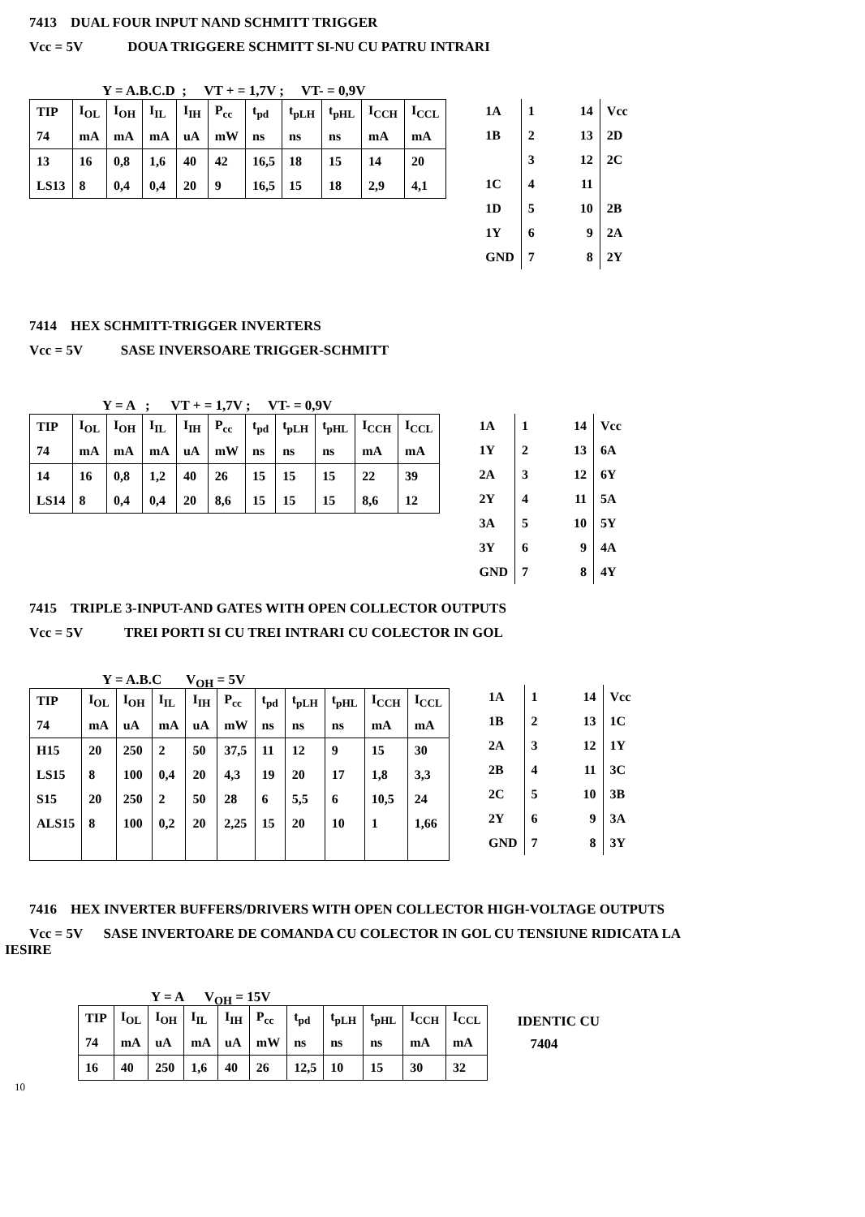7413 DUAL FOUR INPUT NAND SCHMITT TRIGGER
Vcc = 5V DOUA TRIGGERE SCHMITT SI-NU CU PATRU INTRARI
Y = A.B.C.D ; VT + = 1,7V ; VT- = 0,9V
| TIP | I<sub>OL</sub> | I<sub>OH</sub> | I<sub>IL</sub> | I<sub>IH</sub> | P<sub>cc</sub> | t<sub>pd</sub> | t<sub>pLH</sub> | t<sub>pHL</sub> | I<sub>CCH</sub> | I<sub>CCL</sub> |
| --- | --- | --- | --- | --- | --- | --- | --- | --- | --- | --- |
| 74 | mA | mA | mA | uA | mW | ns | ns | ns | mA | mA |
| 13 | 16 | 0,8 | 1,6 | 40 | 42 | 16,5 | 18 | 15 | 14 | 20 |
| LS13 | 8 | 0,4 | 0,4 | 20 | 9 | 16,5 | 15 | 18 | 2,9 | 4,1 |
| 1A | 1 14 | Vcc |
| 1B | 2 13 | 2D |
| | 3 12 | 2C |
| 1C | 4 11 | |
| 1D | 5 10 | 2B |
| 1Y | 6 9 | 2A |
| GND | 7 8 | 2Y |
7414 HEX SCHMITT-TRIGGER INVERTERS
Vcc = 5V SASE INVERSOARE TRIGGER-SCHMITT
Y = A ; VT + = 1,7V ; VT- = 0,9V
| TIP | I<sub>OL</sub> | I<sub>OH</sub> | I<sub>IL</sub> | I<sub>IH</sub> | P<sub>cc</sub> | t<sub>pd</sub> | t<sub>pLH</sub> | t<sub>pHL</sub> | I<sub>CCH</sub> | I<sub>CCL</sub> |
| --- | --- | --- | --- | --- | --- | --- | --- | --- | --- | --- |
| 74 | mA | mA | mA | uA | mW | ns | ns | ns | mA | mA |
| 14 | 16 | 0,8 | 1,2 | 40 | 26 | 15 | 15 | 15 | 22 | 39 |
| LS14 | 8 | 0,4 | 0,4 | 20 | 8,6 | 15 | 15 | 15 | 8,6 | 12 |
| 1A | 1 14 | Vcc |
| 1Y | 2 13 | 6A |
| 2A | 3 12 | 6Y |
| 2Y | 4 11 | 5A |
| 3A | 5 10 | 5Y |
| 3Y | 6 9 | 4A |
| GND | 7 8 | 4Y |
7415 TRIPLE 3-INPUT-AND GATES WITH OPEN COLLECTOR OUTPUTS
Vcc = 5V TREI PORTI SI CU TREI INTRARI CU COLECTOR IN GOL
Y = A.B.C V<sub>OH</sub> = 5V
| TIP | I<sub>OL</sub> | I<sub>OH</sub> | I<sub>IL</sub> | I<sub>IH</sub> | P<sub>cc</sub> | t<sub>pd</sub> | t<sub>pLH</sub> | t<sub>pHL</sub> | I<sub>CCH</sub> | I<sub>CCL</sub> |
| --- | --- | --- | --- | --- | --- | --- | --- | --- | --- | --- |
| 74 | mA | uA | mA | uA | mW | ns | ns | ns | mA | mA |
| H15 | 20 | 250 | 2 | 50 | 37,5 | 11 | 12 | 9 | 15 | 30 |
| LS15 | 8 | 100 | 0,4 | 20 | 4,3 | 19 | 20 | 17 | 1,8 | 3,3 |
| S15 | 20 | 250 | 2 | 50 | 28 | 6 | 5,5 | 6 | 10,5 | 24 |
| ALS15 | 8 | 100 | 0,2 | 20 | 2,25 | 15 | 20 | 10 | 1 | 1,66 |
| 1A | 1 14 | Vcc |
| 1B | 2 13 | 1C |
| 2A | 3 12 | 1Y |
| 2B | 4 11 | 3C |
| 2C | 5 10 | 3B |
| 2Y | 6 9 | 3A |
| GND | 7 8 | 3Y |
7416 HEX INVERTER BUFFERS/DRIVERS WITH OPEN COLLECTOR HIGH-VOLTAGE OUTPUTS
Vcc = 5V SASE INVERTOARE DE COMANDA CU COLECTOR IN GOL CU TENSIUNE RIDICATA LA
IESIRE
Y = A V<sub>OH</sub> = 15V
| TIP | I<sub>OL</sub> | I<sub>OH</sub> | I<sub>IL</sub> | I<sub>IH</sub> | P<sub>cc</sub> | t<sub>pd</sub> | t<sub>pLH</sub> | t<sub>pHL</sub> | I<sub>CCH</sub> | I<sub>CCL</sub> |
| --- | --- | --- | --- | --- | --- | --- | --- | --- | --- | --- |
| 74 | mA | uA | mA | uA | mW | ns | ns | ns | mA | mA |
| 16 | 40 | 250 | 1,6 | 40 | 26 | 12,5 | 10 | 15 | 30 | 32 |
IDENTIC CU
7404
10